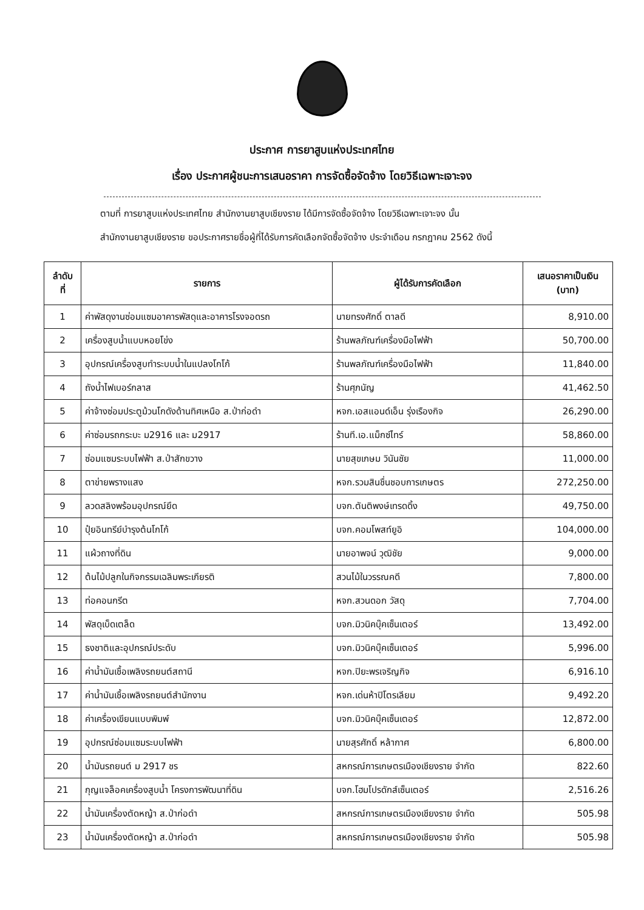ประกาศ การยาสูบแห่งประเทศไทย
เรื่อง ประกาศผู้ชนะการเสนอราคา การจัดซื้อจัดจ้าง โดยวิธีเฉพาะเจาะจง
ตามที่ การยาสูบแห่งประเทศไทย สำนักงานยาสูบเชียงราย ได้มีการจัดซื้อจัดจ้าง โดยวิธีเฉพาะเจาะจง นั้น
สำนักงานยาสูบเชียงราย ขอประกาศรายชื่อผู้ที่ได้รับการคัดเลือกจัดซื้อจัดจ้าง ประจำเดือน กรกฎาคม 2562 ดังนี้
| ลำดับ ที่ | รายการ | ผู้ได้รับการคัดเลือก | เสนอราคาเป็นเงิน (บาท) |
| --- | --- | --- | --- |
| 1 | ค่าพัสดุงานซ่อมแซมอาคารพัสดุและอาคารโรงจอดรถ | นายทรงศักดิ์ ตาลดี | 8,910.00 |
| 2 | เครื่องสูบน้ำแบบหอยโข่ง | ร้านพลภัณฑ์เครื่องมือไฟฟ้า | 50,700.00 |
| 3 | อุปกรณ์เครื่องสูบทำระบบน้ำในแปลงโกโก้ | ร้านพลภัณฑ์เครื่องมือไฟฟ้า | 11,840.00 |
| 4 | ถังน้ำไฟเบอร์กลาส | ร้านศุภนัญ | 41,462.50 |
| 5 | ค่าจ้างซ่อมประตูม้วนโกดังด้านทิศเหนือ ส.ป่าก่อดำ | หจก.เอสแอนด์เอ็น รุ่งเรืองกิจ | 26,290.00 |
| 6 | ค่าซ่อมรถกระบะ ม2916 และ ม2917 | ร้านที.เอ.แม็กซ์ไทร์ | 58,860.00 |
| 7 | ซ่อมแซมระบบไฟฟ้า ส.ป่าสักขวาง | นายสุขเกษม วินันชัย | 11,000.00 |
| 8 | ตาข่ายพรางแสง | หจก.รวมสินชื่นชอบการเกษตร | 272,250.00 |
| 9 | ลวดสลิงพร้อมอุปกรณ์ยึด | บจก.ตันติพงษ์เทรดดิ้ง | 49,750.00 |
| 10 | ปุ๋ยอินทรีย์บำรุงต้นโกโก้ | บจก.คอมโพสท์ยูอิ | 104,000.00 |
| 11 | แผ้วถางที่ดิน | นายอาพจน์ วุฒิชัย | 9,000.00 |
| 12 | ต้นไม้ปลูกในกิจกรรมเฉลิมพระเกียรติ | สวนไม้ในวรรณคดี | 7,800.00 |
| 13 | ท่อคอนกรีต | หจก.สวนดอก วัสดุ | 7,704.00 |
| 14 | พัสดุเบ็ดเตล็ด | บจก.มิวนิคบุ๊คเซ็นเตอร์ | 13,492.00 |
| 15 | ธงชาติและอุปกรณ์ประดับ | บจก.มิวนิคบุ๊คเซ็นเตอร์ | 5,996.00 |
| 16 | ค่าน้ำมันเชื้อเพลิงรถยนต์สถานี | หจก.ปิยะพรเจริญกิจ | 6,916.10 |
| 17 | ค่าน้ำมันเชื้อเพลิงรถยนต์สำนักงาน | หจก.เด่นห้าปิโตรเลียม | 9,492.20 |
| 18 | ค่าเครื่องเขียนแบบพิมพ์ | บจก.มิวนิคบุ๊คเซ็นเตอร์ | 12,872.00 |
| 19 | อุปกรณ์ซ่อมแซมระบบไฟฟ้า | นายสุรศักดิ์ หล้ากาศ | 6,800.00 |
| 20 | น้ำมันรถยนต์ ม 2917 ชร | สหกรณ์การเกษตรเมืองเชียงราย จำกัด | 822.60 |
| 21 | กุญแจล็อคเครื่องสูบน้ำ โครงการพัฒนาที่ดิน | บจก.โฮมโปรดักส์เซ็นเตอร์ | 2,516.26 |
| 22 | น้ำมันเครื่องตัดหญ้า ส.ป่าก่อดำ | สหกรณ์การเกษตรเมืองเชียงราย จำกัด | 505.98 |
| 23 | น้ำมันเครื่องตัดหญ้า ส.ป่าก่อดำ | สหกรณ์การเกษตรเมืองเชียงราย จำกัด | 505.98 |